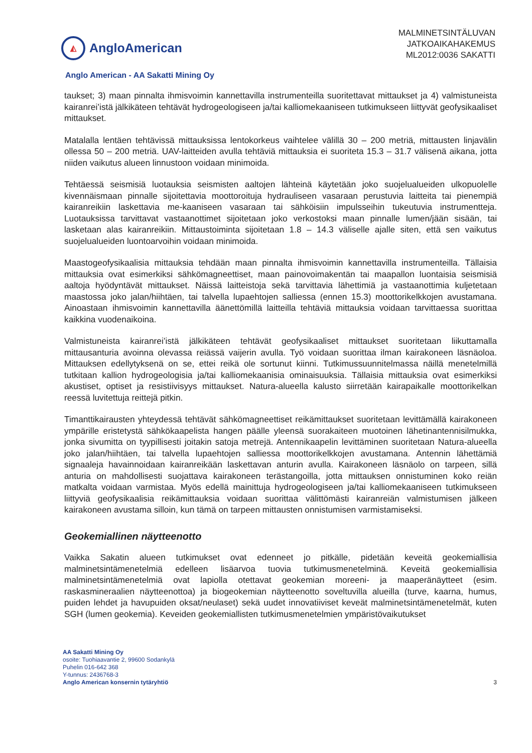◭
AngloAmerican
MALMINETSINTÄLUVAN
JATKOAIKAHAKEMUS
ML2012:0036 SAKATTI
Anglo American - AA Sakatti Mining Oy
taukset; 3) maan pinnalta ihmisvoimin kannettavilla instrumenteilla suoritettavat mittaukset ja 4) valmistuneista kairanrei’istä jälkikäteen tehtävät hydrogeologiseen ja/tai kalliomekaaniseen tutkimukseen liittyvät geofysikaaliset mittaukset.
Matalalla lentäen tehtävissä mittauksissa lentokorkeus vaihtelee välillä 30 – 200 metriä, mittausten linjavälin ollessa 50 – 200 metriä. UAV-laitteiden avulla tehtäviä mittauksia ei suoriteta 15.3 – 31.7 välisenä aikana, jotta niiden vaikutus alueen linnustoon voidaan minimoida.
Tehtäessä seismisiä luotauksia seismisten aaltojen lähteinä käytetään joko suojelualueiden ulkopuolelle kivennäismaan pinnalle sijoitettavia moottoroituja hydrauliseen vasaraan perustuvia laitteita tai pienempiä kairanreikiin laskettavia me-kaaniseen vasaraan tai sähköisiin impulsseihin tukeutuvia instrumentteja. Luotauksissa tarvittavat vastaanottimet sijoitetaan joko verkostoksi maan pinnalle lumen/jään sisään, tai lasketaan alas kairanreikiin. Mittaustoiminta sijoitetaan 1.8 – 14.3 väliselle ajalle siten, että sen vaikutus suojelualueiden luontoarvoihin voidaan minimoida.
Maastogeofysikaalisia mittauksia tehdään maan pinnalta ihmisvoimin kannettavilla instrumenteilla. Tällaisia mittauksia ovat esimerkiksi sähkömagneettiset, maan painovoimakentän tai maapallon luontaisia seismisiä aaltoja hyödyntävät mittaukset. Näissä laitteistoja sekä tarvittavia lähettimiä ja vastaanottimia kuljetetaan maastossa joko jalan/hiihtäen, tai talvella lupaehtojen salliessa (ennen 15.3) moottorikelkkojen avustamana. Ainoastaan ihmisvoimin kannettavilla äänettömillä laitteilla tehtäviä mittauksia voidaan tarvittaessa suorittaa kaikkina vuodenaikoina.
Valmistuneista kairanrei’istä jälkikäteen tehtävät geofysikaaliset mittaukset suoritetaan liikuttamalla mittausanturia avoinna olevassa reiässä vaijerin avulla. Työ voidaan suorittaa ilman kairakoneen läsnäoloa. Mittauksen edellytyksenä on se, ettei reikä ole sortunut kiinni. Tutkimussuunnitelmassa näillä menetelmillä tutkitaan kallion hydrogeologisia ja/tai kalliomekaanisia ominaisuuksia. Tällaisia mittauksia ovat esimerkiksi akustiset, optiset ja resistiivisyys mittaukset. Natura-alueella kalusto siirretään kairapaikalle moottorikelkan reessä luvitettuja reittejä pitkin.
Timanttikairausten yhteydessä tehtävät sähkömagneettiset reikämittaukset suoritetaan levittämällä kairakoneen ympärille eristetystä sähkökaapelista hangen päälle yleensä suorakaiteen muotoinen lähetinantennisilmukka, jonka sivumitta on tyypillisesti joitakin satoja metrejä. Antennikaapelin levittäminen suoritetaan Natura-alueella joko jalan/hiihtäen, tai talvella lupaehtojen salliessa moottorikelkkojen avustamana. Antennin lähettämiä signaaleja havainnoidaan kairanreikään laskettavan anturin avulla. Kairakoneen läsnäolo on tarpeen, sillä anturia on mahdollisesti suojattava kairakoneen terästangoilla, jotta mittauksen onnistuminen koko reiän matkalta voidaan varmistaa. Myös edellä mainittuja hydrogeologiseen ja/tai kalliomekaaniseen tutkimukseen liittyviä geofysikaalisia reikämittauksia voidaan suorittaa välittömästi kairanreiän valmistumisen jälkeen kairakoneen avustama silloin, kun tämä on tarpeen mittausten onnistumisen varmistamiseksi.
Geokemiallinen näytteenotto
Vaikka Sakatin alueen tutkimukset ovat edenneet jo pitkälle, pidetään keveitä geokemiallisia malminetsintämenetelmiä edelleen lisäarvoa tuovia tutkimusmenetelminä. Keveitä geokemiallisia malminetsintämenetelmiä ovat lapiolla otettavat geokemian moreeni- ja maaperänäytteet (esim. raskasmineraalien näytteenottoa) ja biogeokemian näytteenotto soveltuvilla alueilla (turve, kaarna, humus, puiden lehdet ja havupuiden oksat/neulaset) sekä uudet innovatiiviset keveät malminetsintämenetelmät, kuten SGH (lumen geokemia). Keveiden geokemiallisten tutkimusmenetelmien ympäristövaikutukset
AA Sakatti Mining Oy
osoite: Tuohiaavantie 2, 99600 Sodankylä
Puhelin 016-642 368
Y-tunnus: 2436768-3
Anglo American konsernin tytäryhtiö
3